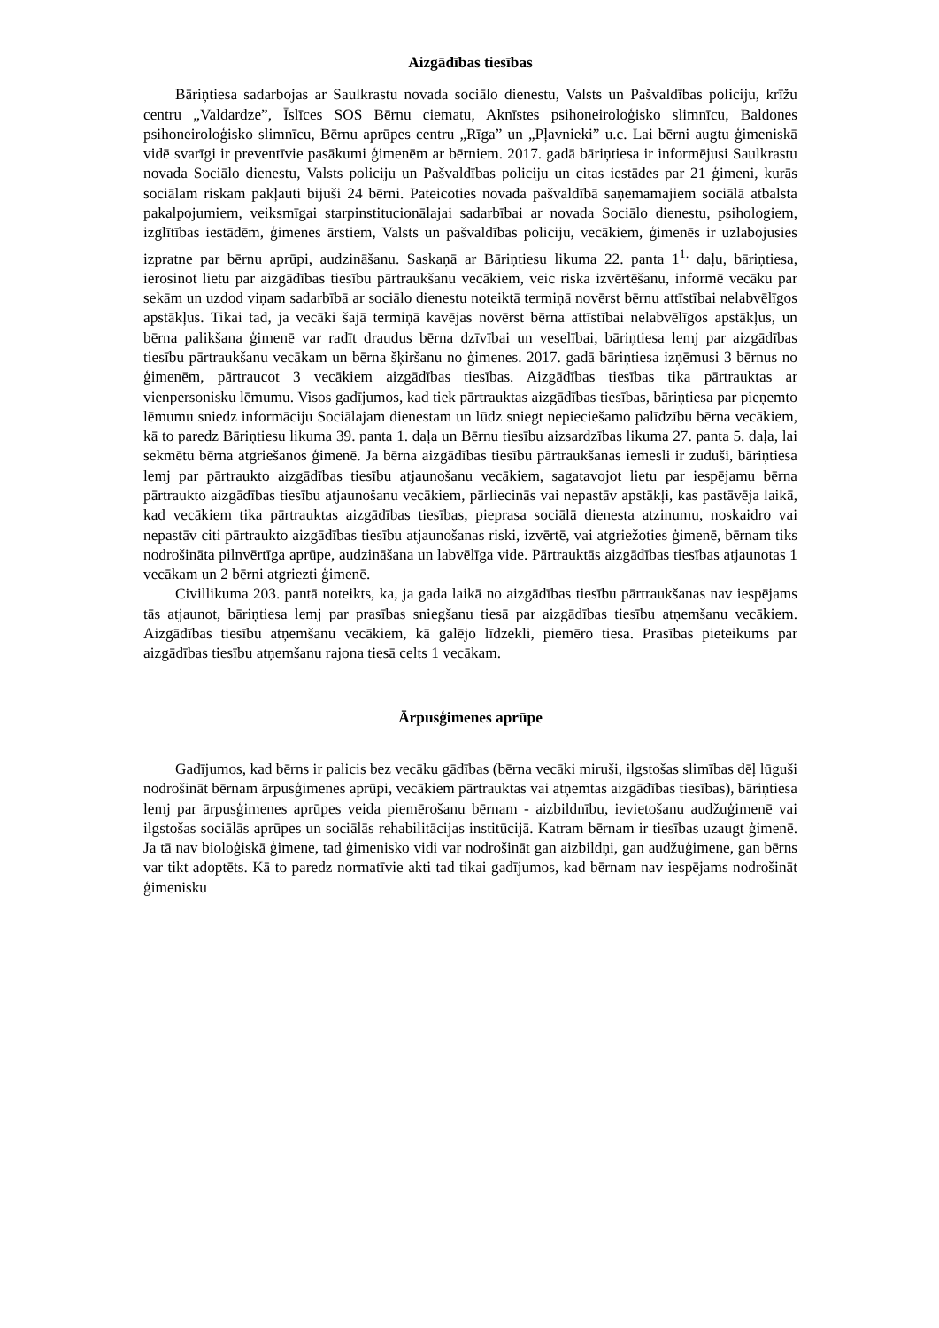Aizgādības tiesības
Bāriņtiesa sadarbojas ar Saulkrastu novada sociālo dienestu, Valsts un Pašvaldības policiju, krīžu centru „Valdardze”, Īslīces SOS Bērnu ciematu, Aknīstes psihoneiroloģisko slimnīcu, Baldones psihoneiroloģisko slimnīcu, Bērnu aprūpes centru „Rīga” un „Pļavnieki” u.c. Lai bērni augtu ģimeniskā vidē svarīgi ir preventīvie pasākumi ģimenēm ar bērniem. 2017. gadā bāriņtiesa ir informējusi Saulkrastu novada Sociālo dienestu, Valsts policiju un Pašvaldības policiju un citas iestādes par 21 ģimeni, kurās sociālam riskam pakļauti bijuši 24 bērni. Pateicoties novada pašvaldībā saņemamajiem sociālā atbalsta pakalpojumiem, veiksmīgai starpinstitucionālajai sadarbībai ar novada Sociālo dienestu, psihologiem, izglītības iestādēm, ģimenes ārstiem, Valsts un pašvaldības policiju, vecākiem, ģimenēs ir uzlabojusies izpratne par bērnu aprūpi, audzināšanu. Saskaņā ar Bāriņtiesu likuma 22. panta 1<sup>1.</sup> daļu, bāriņtiesa, ierosinot lietu par aizgādības tiesību pārtraukšanu vecākiem, veic riska izvērtēšanu, informē vecāku par sekām un uzdod viņam sadarbībā ar sociālo dienestu noteiktā termiņā novērst bērnu attīstībai nelabvēlīgos apstākļus. Tikai tad, ja vecāki šajā termiņā kavējas novērst bērna attīstībai nelabvēlīgos apstākļus, un bērna palikšana ģimenē var radīt draudus bērna dzīvībai un veselībai, bāriņtiesa lemj par aizgādības tiesību pārtraukšanu vecākam un bērna šķiršanu no ģimenes. 2017. gadā bāriņtiesa izņēmusi 3 bērnus no ģimenēm, pārtraucot 3 vecākiem aizgādības tiesības. Aizgādības tiesības tika pārtrauktas ar vienpersonisku lēmumu. Visos gadījumos, kad tiek pārtrauktas aizgādības tiesības, bāriņtiesa par pieņemto lēmumu sniedz informāciju Sociālajam dienestam un lūdz sniegt nepieciešamo palīdzību bērna vecākiem, kā to paredz Bāriņtiesu likuma 39. panta 1. daļa un Bērnu tiesību aizsardzības likuma 27. panta 5. daļa, lai sekmētu bērna atgriešanos ģimenē. Ja bērna aizgādības tiesību pārtraukšanas iemesli ir zuduši, bāriņtiesa lemj par pārtraukto aizgādības tiesību atjaunošanu vecākiem, sagatavojot lietu par iespējamu bērna pārtraukto aizgādības tiesību atjaunošanu vecākiem, pārliecinās vai nepastāv apstākļi, kas pastāvēja laikā, kad vecākiem tika pārtrauktas aizgādības tiesības, pieprasa sociālā dienesta atzinumu, noskaidro vai nepastāv citi pārtraukto aizgādības tiesību atjaunošanas riski, izvērtē, vai atgriežoties ģimenē, bērnam tiks nodrošināta pilnvērtīga aprūpe, audzināšana un labvēlīga vide. Pārtrauktās aizgādības tiesības atjaunotas 1 vecākam un 2 bērni atgriezti ģimenē.
Civillikuma 203. pantā noteikts, ka, ja gada laikā no aizgādības tiesību pārtraukšanas nav iespējams tās atjaunot, bāriņtiesa lemj par prasības sniegšanu tiesā par aizgādības tiesību atņemšanu vecākiem. Aizgādības tiesību atņemšanu vecākiem, kā galējo līdzekli, piemēro tiesa. Prasības pieteikums par aizgādības tiesību atņemšanu rajona tiesā celts 1 vecākam.
Ārpusģimenes aprūpe
Gadījumos, kad bērns ir palicis bez vecāku gādības (bērna vecāki miruši, ilgstošas slimības dēļ lūguši nodrošināt bērnam ārpusģimenes aprūpi, vecākiem pārtrauktas vai atņemtas aizgādības tiesības), bāriņtiesa lemj par ārpusģimenes aprūpes veida piemērošanu bērnam - aizbildnību, ievietošanu audžuģimenē vai ilgstošas sociālās aprūpes un sociālās rehabilitācijas institūcijā. Katram bērnam ir tiesības uzaugt ģimenē. Ja tā nav bioloģiskā ģimene, tad ģimenisko vidi var nodrošināt gan aizbildņi, gan audžuģimene, gan bērns var tikt adoptēts. Kā to paredz normatīvie akti tad tikai gadījumos, kad bērnam nav iespējams nodrošināt ģimenisku